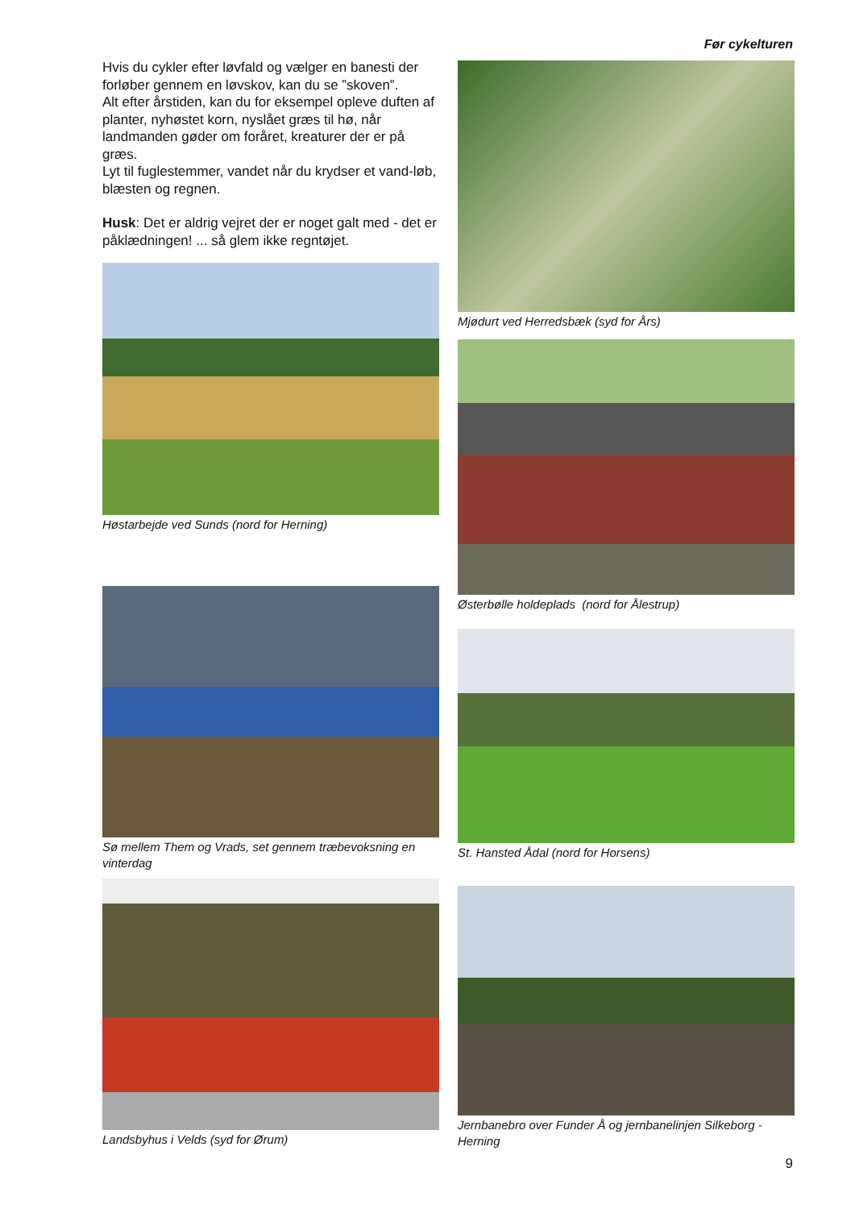Før cykelturen
Hvis du cykler efter løvfald og vælger en banesti der forløber gennem en løvskov, kan du se ”skoven”.
Alt efter årstiden, kan du for eksempel opleve duften af planter, nyhøstet korn, nyslået græs til hø, når landmanden gøder om foråret, kreaturer der er på græs.
Lyt til fuglestemmer, vandet når du krydser et vand-løb, blæsten og regnen.
Husk: Det er aldrig vejret der er noget galt med - det er påklædningen! ... så glem ikke regntøjet.
Høstarbejde ved Sunds (nord for Herning)
Sø mellem Them og Vrads, set gennem træbevoksning en vinterdag
Landsbyhus i Velds (syd for Ørum)
Mjødurt ved Herredsbæk (syd for Års)
Østerbølle holdeplads (nord for Ålestrup)
St. Hansted Ådal (nord for Horsens)
Jernbanebro over Funder Å og jernbanelinjen Silkeborg - Herning
9